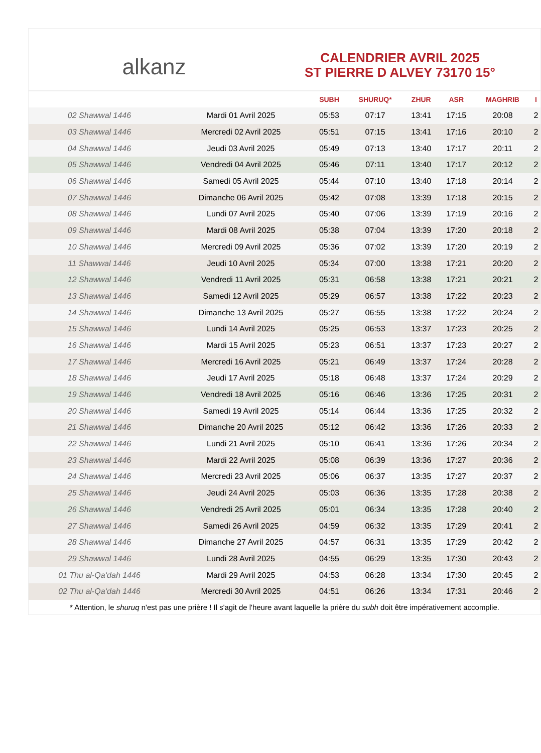alkanz
CALENDRIER AVRIL 2025
ST PIERRE D ALVEY 73170 15°
| | | SUBH | SHURUQ* | ZHUR | ASR | MAGHRIB | I |
| --- | --- | --- | --- | --- | --- | --- | --- |
| 02 Shawwal 1446 | Mardi 01 Avril 2025 | 05:53 | 07:17 | 13:41 | 17:15 | 20:08 | 2 |
| 03 Shawwal 1446 | Mercredi 02 Avril 2025 | 05:51 | 07:15 | 13:41 | 17:16 | 20:10 | 2 |
| 04 Shawwal 1446 | Jeudi 03 Avril 2025 | 05:49 | 07:13 | 13:40 | 17:17 | 20:11 | 2 |
| 05 Shawwal 1446 | Vendredi 04 Avril 2025 | 05:46 | 07:11 | 13:40 | 17:17 | 20:12 | 2 |
| 06 Shawwal 1446 | Samedi 05 Avril 2025 | 05:44 | 07:10 | 13:40 | 17:18 | 20:14 | 2 |
| 07 Shawwal 1446 | Dimanche 06 Avril 2025 | 05:42 | 07:08 | 13:39 | 17:18 | 20:15 | 2 |
| 08 Shawwal 1446 | Lundi 07 Avril 2025 | 05:40 | 07:06 | 13:39 | 17:19 | 20:16 | 2 |
| 09 Shawwal 1446 | Mardi 08 Avril 2025 | 05:38 | 07:04 | 13:39 | 17:20 | 20:18 | 2 |
| 10 Shawwal 1446 | Mercredi 09 Avril 2025 | 05:36 | 07:02 | 13:39 | 17:20 | 20:19 | 2 |
| 11 Shawwal 1446 | Jeudi 10 Avril 2025 | 05:34 | 07:00 | 13:38 | 17:21 | 20:20 | 2 |
| 12 Shawwal 1446 | Vendredi 11 Avril 2025 | 05:31 | 06:58 | 13:38 | 17:21 | 20:21 | 2 |
| 13 Shawwal 1446 | Samedi 12 Avril 2025 | 05:29 | 06:57 | 13:38 | 17:22 | 20:23 | 2 |
| 14 Shawwal 1446 | Dimanche 13 Avril 2025 | 05:27 | 06:55 | 13:38 | 17:22 | 20:24 | 2 |
| 15 Shawwal 1446 | Lundi 14 Avril 2025 | 05:25 | 06:53 | 13:37 | 17:23 | 20:25 | 2 |
| 16 Shawwal 1446 | Mardi 15 Avril 2025 | 05:23 | 06:51 | 13:37 | 17:23 | 20:27 | 2 |
| 17 Shawwal 1446 | Mercredi 16 Avril 2025 | 05:21 | 06:49 | 13:37 | 17:24 | 20:28 | 2 |
| 18 Shawwal 1446 | Jeudi 17 Avril 2025 | 05:18 | 06:48 | 13:37 | 17:24 | 20:29 | 2 |
| 19 Shawwal 1446 | Vendredi 18 Avril 2025 | 05:16 | 06:46 | 13:36 | 17:25 | 20:31 | 2 |
| 20 Shawwal 1446 | Samedi 19 Avril 2025 | 05:14 | 06:44 | 13:36 | 17:25 | 20:32 | 2 |
| 21 Shawwal 1446 | Dimanche 20 Avril 2025 | 05:12 | 06:42 | 13:36 | 17:26 | 20:33 | 2 |
| 22 Shawwal 1446 | Lundi 21 Avril 2025 | 05:10 | 06:41 | 13:36 | 17:26 | 20:34 | 2 |
| 23 Shawwal 1446 | Mardi 22 Avril 2025 | 05:08 | 06:39 | 13:36 | 17:27 | 20:36 | 2 |
| 24 Shawwal 1446 | Mercredi 23 Avril 2025 | 05:06 | 06:37 | 13:35 | 17:27 | 20:37 | 2 |
| 25 Shawwal 1446 | Jeudi 24 Avril 2025 | 05:03 | 06:36 | 13:35 | 17:28 | 20:38 | 2 |
| 26 Shawwal 1446 | Vendredi 25 Avril 2025 | 05:01 | 06:34 | 13:35 | 17:28 | 20:40 | 2 |
| 27 Shawwal 1446 | Samedi 26 Avril 2025 | 04:59 | 06:32 | 13:35 | 17:29 | 20:41 | 2 |
| 28 Shawwal 1446 | Dimanche 27 Avril 2025 | 04:57 | 06:31 | 13:35 | 17:29 | 20:42 | 2 |
| 29 Shawwal 1446 | Lundi 28 Avril 2025 | 04:55 | 06:29 | 13:35 | 17:30 | 20:43 | 2 |
| 01 Thu al-Qa‘dah 1446 | Mardi 29 Avril 2025 | 04:53 | 06:28 | 13:34 | 17:30 | 20:45 | 2 |
| 02 Thu al-Qa‘dah 1446 | Mercredi 30 Avril 2025 | 04:51 | 06:26 | 13:34 | 17:31 | 20:46 | 2 |
* Attention, le shuruq n'est pas une prière ! Il s'agit de l'heure avant laquelle la prière du subh doit être impérativement accomplie.